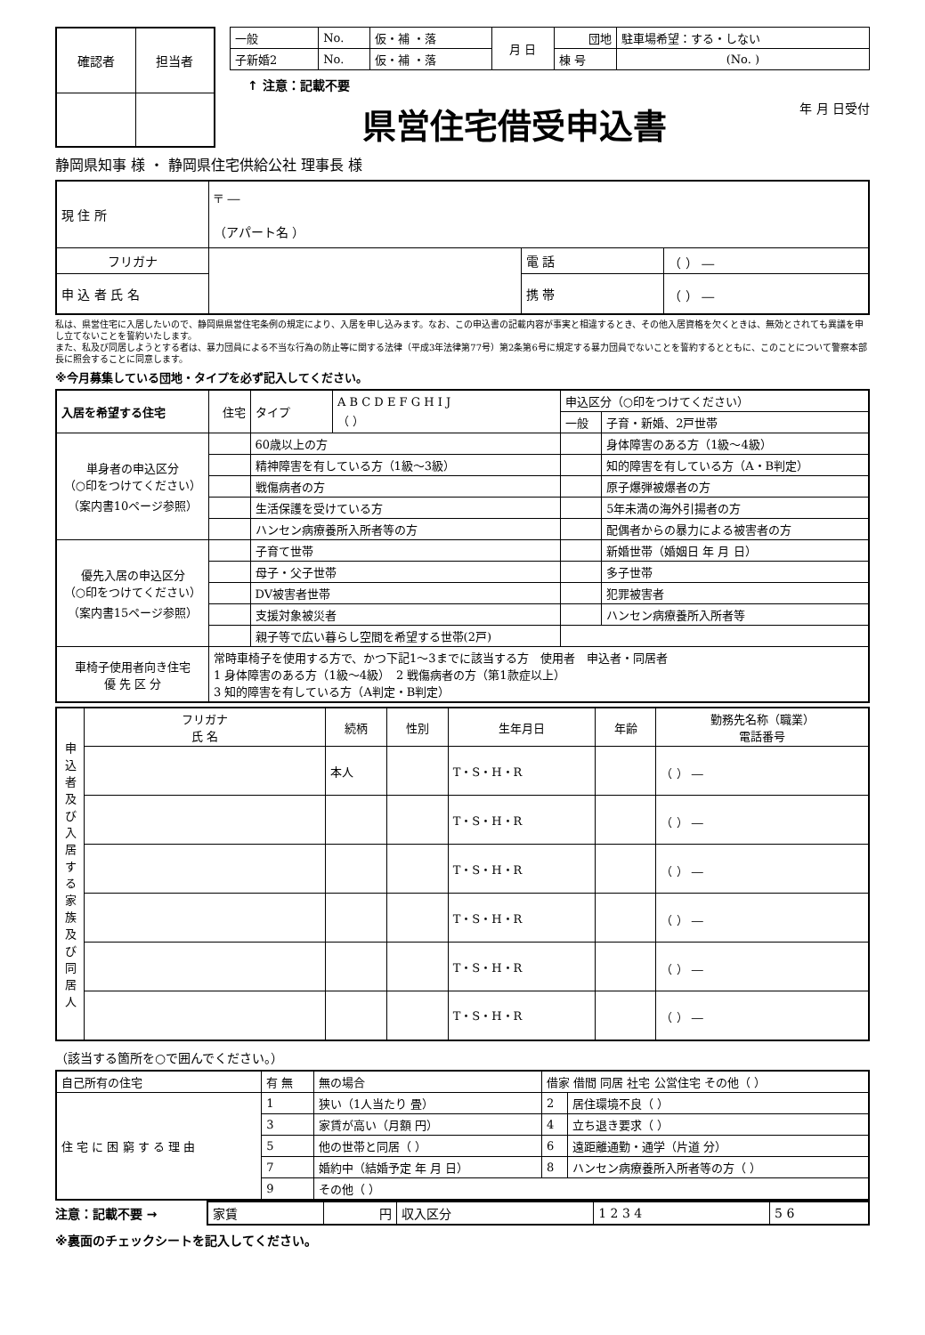| 確認者 | 担当者 |
| 一般 | No. | 仮・補 ・落 | 月 日 | 団地 | 駐車場希望：する・しない |
| 子新婚2 | No. | 仮・補 ・落 | | 棟 号 | (No. ) |
↑ 注意：記載不要
県営住宅借受申込書
年 月 日受付
静岡県知事 様 ・ 静岡県住宅供給公社 理事長 様
| 現 住 所 | 〒 ― （アパート名 ） | | |
| フリガナ | | 電 話 | （ ） ― |
| 申 込 者 氏 名 | | 携 帯 | （ ） ― |
私は、県営住宅に入居したいので、静岡県県営住宅条例の規定により、入居を申し込みます。なお、この申込書の記載内容が事実と相違するとき、その他入居資格を欠くときは、無効とされても異議を申し立てないことを誓約いたします。
また、私及び同居しようとする者は、暴力団員による不当な行為の防止等に関する法律（平成3年法律第77号）第2条第6号に規定する暴力団員でないことを誓約するとともに、このことについて警察本部長に照会することに同意します。
※今月募集している団地・タイプを必ず記入してください。
| 入居を希望する住宅 | 住宅 | タイプ | A B C D E F G H I J （ ） | 申込区分（○印をつけてください） | |
| | | | | 一般 | 子育・新婚、2戸世帯 |
| 単身者の申込区分 （○印をつけてください） （案内書10ページ参照） | | 60歳以上の方 | | | 身体障害のある方（1級～4級） |
| | | 精神障害を有している方（1級～3級） | | | 知的障害を有している方（A・B判定） |
| | | 戦傷病者の方 | | | 原子爆弾被爆者の方 |
| | | 生活保護を受けている方 | | | 5年未満の海外引揚者の方 |
| | | ハンセン病療養所入所者等の方 | | | 配偶者からの暴力による被害者の方 |
| 優先入居の申込区分 （○印をつけてください） （案内書15ページ参照） | | 子育て世帯 | | | 新婚世帯（婚姻日 年 月 日） |
| | | 母子・父子世帯 | | | 多子世帯 |
| | | DV被害者世帯 | | | 犯罪被害者 |
| | | 支援対象被災者 | | | ハンセン病療養所入所者等 |
| | | 親子等で広い暮らし空間を希望する世帯(2戸) | | | |
| 車椅子使用者向き住宅 優 先 区 分 | 常時車椅子を使用する方で、かつ下記1～3までに該当する方 使用者 申込者・同居者 1 身体障害のある方（1級～4級） 2 戦傷病者の方（第1款症以上） 3 知的障害を有している方（A判定・B判定） | | | | |
| 申込者及び入居する家族及び同居人 | フリガナ 氏 名 | 続柄 | 性別 | 生年月日 | 年齢 | 勤務先名称（職業） 電話番号 |
| | | 本人 | | T・S・H・R | | （ ） ― |
| | | | | T・S・H・R | | （ ） ― |
| | | | | T・S・H・R | | （ ） ― |
| | | | | T・S・H・R | | （ ） ― |
| | | | | T・S・H・R | | （ ） ― |
| | | | | T・S・H・R | | （ ） ― |
（該当する箇所を○で囲んでください。）
| 自己所有の住宅 | 有 無 | 無の場合 | 借家 借間 同居 社宅 公営住宅 その他（ ） | |
| 住 宅 に 困 窮 す る 理 由 | 1 | 狭い（1人当たり 畳） | 2 | 居住環境不良（ ） |
| | 3 | 家賃が高い（月額 円） | 4 | 立ち退き要求（ ） |
| | 5 | 他の世帯と同居（ ） | 6 | 遠距離通勤・通学（片道 分） |
| | 7 | 婚約中（結婚予定 年 月 日） | 8 | ハンセン病療養所入所者等の方（ ） |
| | 9 | その他（ ） | | |
注意：記載不要 →
| 家賃 | 円 | 収入区分 | 1 2 3 4 | 5 6 |
※裏面のチェックシートを記入してください。